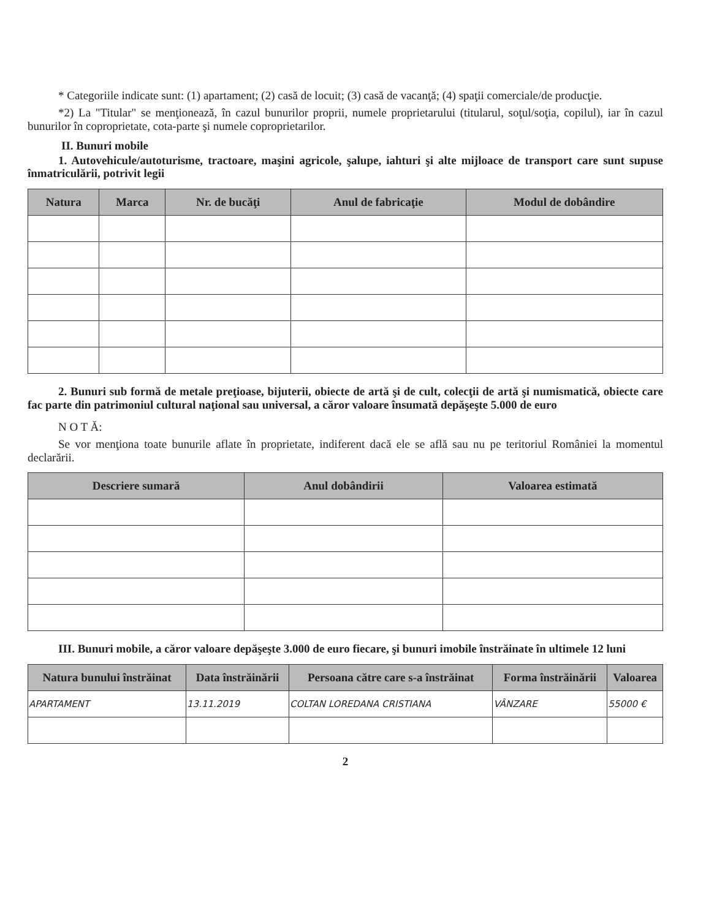* Categoriile indicate sunt: (1) apartament; (2) casă de locuit; (3) casă de vacanţă; (4) spaţii comerciale/de producţie.
*2) La "Titular" se menţionează, în cazul bunurilor proprii, numele proprietarului (titularul, soţul/soţia, copilul), iar în cazul bunurilor în coproprietate, cota-parte şi numele coproprietarilor.
II. Bunuri mobile
1. Autovehicule/autoturisme, tractoare, maşini agricole, şalupe, iahturi şi alte mijloace de transport care sunt supuse înmatriculării, potrivit legii
| Natura | Marca | Nr. de bucăţi | Anul de fabricaţie | Modul de dobândire |
| --- | --- | --- | --- | --- |
2. Bunuri sub formă de metale preţioase, bijuterii, obiecte de artă şi de cult, colecţii de artă şi numismatică, obiecte care fac parte din patrimoniul cultural naţional sau universal, a căror valoare însumată depăşeşte 5.000 de euro
N O T Ă:
Se vor menţiona toate bunurile aflate în proprietate, indiferent dacă ele se află sau nu pe teritoriul României la momentul declarării.
| Descriere sumară | Anul dobândirii | Valoarea estimată |
| --- | --- | --- |
III. Bunuri mobile, a căror valoare depăşeşte 3.000 de euro fiecare, şi bunuri imobile înstrăinate în ultimele 12 luni
| Natura bunului înstrăinat | Data înstrăinării | Persoana către care s-a înstrăinat | Forma înstrăinării | Valoarea |
| --- | --- | --- | --- | --- |
| APARTAMENT | 13.11.2019 | COLTAN LOREDANA CRISTIANA | VÂNZARE | 55000 € |
2